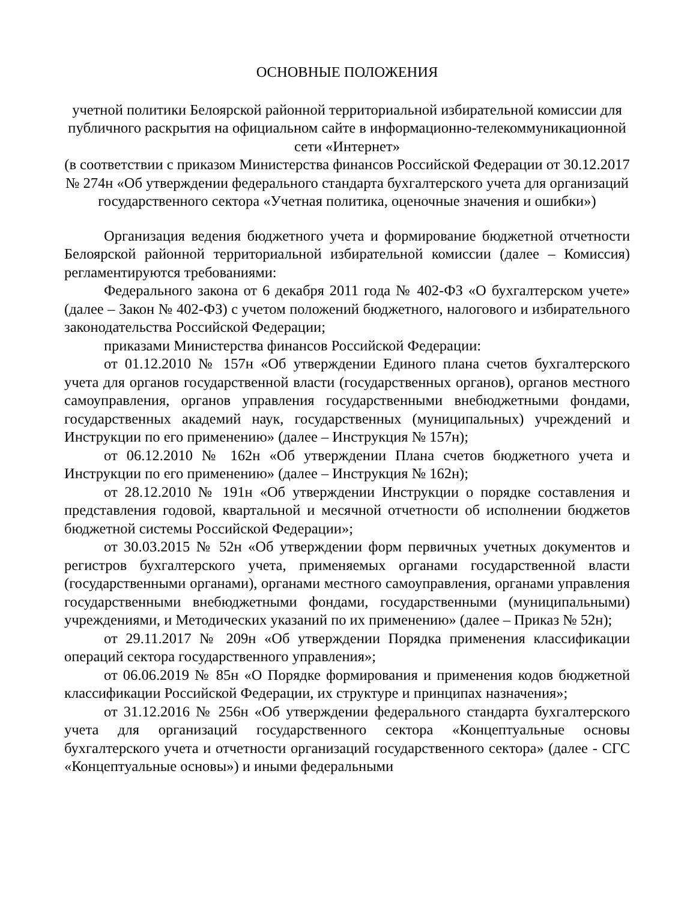ОСНОВНЫЕ ПОЛОЖЕНИЯ
учетной политики Белоярской районной территориальной избирательной комиссии для публичного раскрытия на официальном сайте в информационно-телекоммуникационной сети «Интернет»
(в соответствии с приказом Министерства финансов Российской Федерации от 30.12.2017 № 274н «Об утверждении федерального стандарта бухгалтерского учета для организаций государственного сектора «Учетная политика, оценочные значения и ошибки»)
Организация ведения бюджетного учета и формирование бюджетной отчетности Белоярской районной территориальной избирательной комиссии (далее – Комиссия) регламентируются требованиями:
Федерального закона от 6 декабря 2011 года № 402-ФЗ «О бухгалтерском учете» (далее – Закон № 402-ФЗ) с учетом положений бюджетного, налогового и избирательного законодательства Российской Федерации;
приказами Министерства финансов Российской Федерации:
от 01.12.2010 № 157н «Об утверждении Единого плана счетов бухгалтерского учета для органов государственной власти (государственных органов), органов местного самоуправления, органов управления государственными внебюджетными фондами, государственных академий наук, государственных (муниципальных) учреждений и Инструкции по его применению» (далее – Инструкция № 157н);
от 06.12.2010 № 162н «Об утверждении Плана счетов бюджетного учета и Инструкции по его применению» (далее – Инструкция № 162н);
от 28.12.2010 № 191н «Об утверждении Инструкции о порядке составления и представления годовой, квартальной и месячной отчетности об исполнении бюджетов бюджетной системы Российской Федерации»;
от 30.03.2015 № 52н «Об утверждении форм первичных учетных документов и регистров бухгалтерского учета, применяемых органами государственной власти (государственными органами), органами местного самоуправления, органами управления государственными внебюджетными фондами, государственными (муниципальными) учреждениями, и Методических указаний по их применению» (далее – Приказ № 52н);
от 29.11.2017 № 209н «Об утверждении Порядка применения классификации операций сектора государственного управления»;
от 06.06.2019 № 85н «О Порядке формирования и применения кодов бюджетной классификации Российской Федерации, их структуре и принципах назначения»;
от 31.12.2016 № 256н «Об утверждении федерального стандарта бухгалтерского учета для организаций государственного сектора «Концептуальные основы бухгалтерского учета и отчетности организаций государственного сектора» (далее - СГС «Концептуальные основы») и иными федеральными